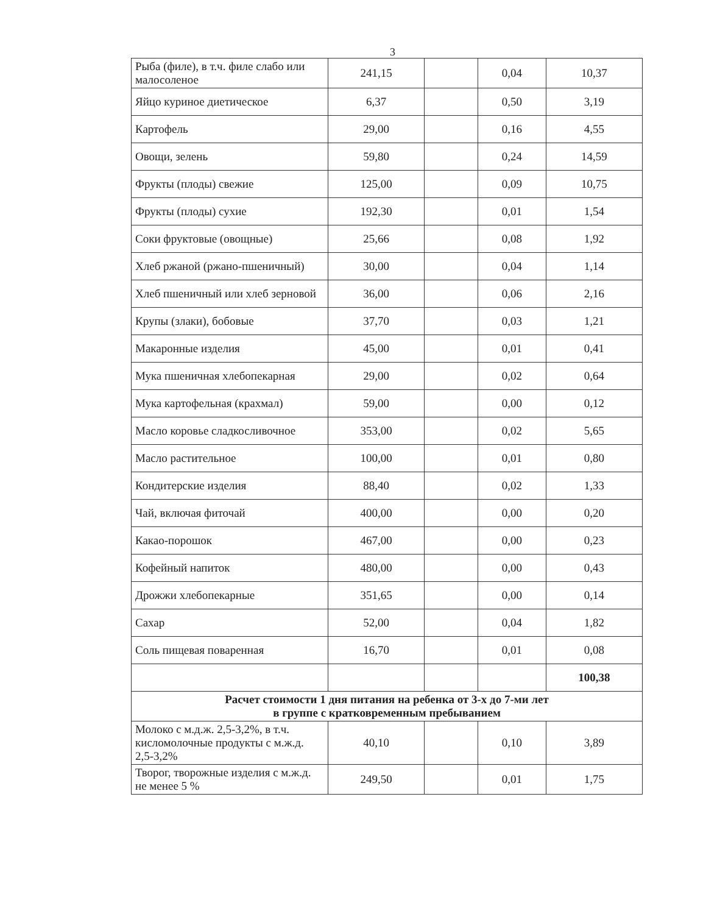3
| Рыба (филе), в т.ч. филе слабо или малосоленое | 241,15 | | 0,04 | 10,37 |
| Яйцо куриное диетическое | 6,37 | | 0,50 | 3,19 |
| Картофель | 29,00 | | 0,16 | 4,55 |
| Овощи, зелень | 59,80 | | 0,24 | 14,59 |
| Фрукты (плоды) свежие | 125,00 | | 0,09 | 10,75 |
| Фрукты (плоды) сухие | 192,30 | | 0,01 | 1,54 |
| Соки фруктовые (овощные) | 25,66 | | 0,08 | 1,92 |
| Хлеб ржаной (ржано-пшеничный) | 30,00 | | 0,04 | 1,14 |
| Хлеб пшеничный или хлеб зерновой | 36,00 | | 0,06 | 2,16 |
| Крупы (злаки), бобовые | 37,70 | | 0,03 | 1,21 |
| Макаронные изделия | 45,00 | | 0,01 | 0,41 |
| Мука пшеничная хлебопекарная | 29,00 | | 0,02 | 0,64 |
| Мука картофельная (крахмал) | 59,00 | | 0,00 | 0,12 |
| Масло коровье сладкосливочное | 353,00 | | 0,02 | 5,65 |
| Масло растительное | 100,00 | | 0,01 | 0,80 |
| Кондитерские изделия | 88,40 | | 0,02 | 1,33 |
| Чай, включая фиточай | 400,00 | | 0,00 | 0,20 |
| Какао-порошок | 467,00 | | 0,00 | 0,23 |
| Кофейный напиток | 480,00 | | 0,00 | 0,43 |
| Дрожжи хлебопекарные | 351,65 | | 0,00 | 0,14 |
| Сахар | 52,00 | | 0,04 | 1,82 |
| Соль пищевая поваренная | 16,70 | | 0,01 | 0,08 |
| | | | | 100,38 |
| Расчет стоимости 1 дня питания на ребенка от 3-х до 7-ми лет в группе с кратковременным пребыванием | | | | |
| Молоко с м.д.ж. 2,5-3,2%, в т.ч. кисломолочные продукты с м.ж.д. 2,5-3,2% | 40,10 | | 0,10 | 3,89 |
| Творог, творожные изделия с м.ж.д. не менее 5 % | 249,50 | | 0,01 | 1,75 |